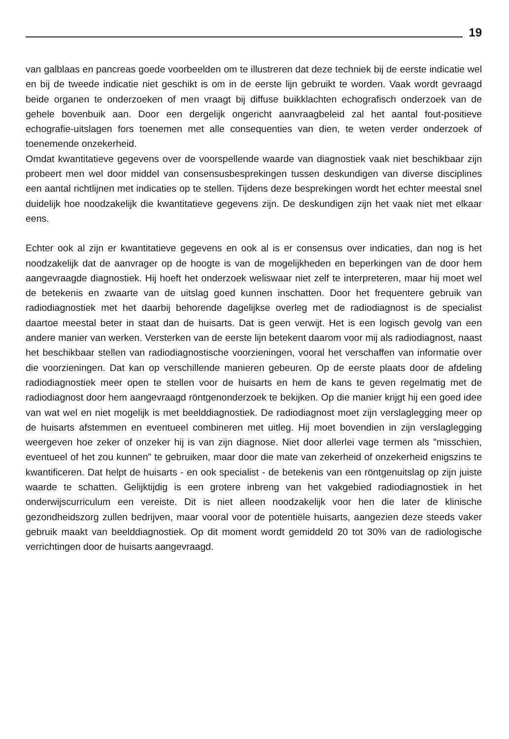19
van galblaas en pancreas goede voorbeelden om te illustreren dat deze techniek bij de eerste indicatie wel en bij de tweede indicatie niet geschikt is om in de eerste lijn gebruikt te worden. Vaak wordt gevraagd beide organen te onderzoeken of men vraagt bij diffuse buikklachten echografisch onderzoek van de gehele bovenbuik aan. Door een dergelijk ongericht aanvraagbeleid zal het aantal fout-positieve echografie-uitslagen fors toenemen met alle consequenties van dien, te weten verder onderzoek of toenemende onzekerheid.
Omdat kwantitatieve gegevens over de voorspellende waarde van diagnostiek vaak niet beschikbaar zijn probeert men wel door middel van consensusbesprekingen tussen deskundigen van diverse disciplines een aantal richtlijnen met indicaties op te stellen. Tijdens deze besprekingen wordt het echter meestal snel duidelijk hoe noodzakelijk die kwantitatieve gegevens zijn. De deskundigen zijn het vaak niet met elkaar eens.
Echter ook al zijn er kwantitatieve gegevens en ook al is er consensus over indicaties, dan nog is het noodzakelijk dat de aanvrager op de hoogte is van de mogelijkheden en beperkingen van de door hem aangevraagde diagnostiek. Hij hoeft het onderzoek weliswaar niet zelf te interpreteren, maar hij moet wel de betekenis en zwaarte van de uitslag goed kunnen inschatten. Door het frequentere gebruik van radiodiagnostiek met het daarbij behorende dagelijkse overleg met de radiodiagnost is de specialist daartoe meestal beter in staat dan de huisarts. Dat is geen verwijt. Het is een logisch gevolg van een andere manier van werken. Versterken van de eerste lijn betekent daarom voor mij als radiodiagnost, naast het beschikbaar stellen van radiodiagnostische voorzieningen, vooral het verschaffen van informatie over die voorzieningen. Dat kan op verschillende manieren gebeuren. Op de eerste plaats door de afdeling radiodiagnostiek meer open te stellen voor de huisarts en hem de kans te geven regelmatig met de radiodiagnost door hem aangevraagd röntgenonderzoek te bekijken. Op die manier krijgt hij een goed idee van wat wel en niet mogelijk is met beelddiagnostiek. De radiodiagnost moet zijn verslaglegging meer op de huisarts afstemmen en eventueel combineren met uitleg. Hij moet bovendien in zijn verslaglegging weergeven hoe zeker of onzeker hij is van zijn diagnose. Niet door allerlei vage termen als "misschien, eventueel of het zou kunnen" te gebruiken, maar door die mate van zekerheid of onzekerheid enigszins te kwantificeren. Dat helpt de huisarts - en ook specialist - de betekenis van een röntgenuitslag op zijn juiste waarde te schatten. Gelijktijdig is een grotere inbreng van het vakgebied radiodiagnostiek in het onderwijscurriculum een vereiste. Dit is niet alleen noodzakelijk voor hen die later de klinische gezondheidszorg zullen bedrijven, maar vooral voor de potentiële huisarts, aangezien deze steeds vaker gebruik maakt van beelddiagnostiek. Op dit moment wordt gemiddeld 20 tot 30% van de radiologische verrichtingen door de huisarts aangevraagd.